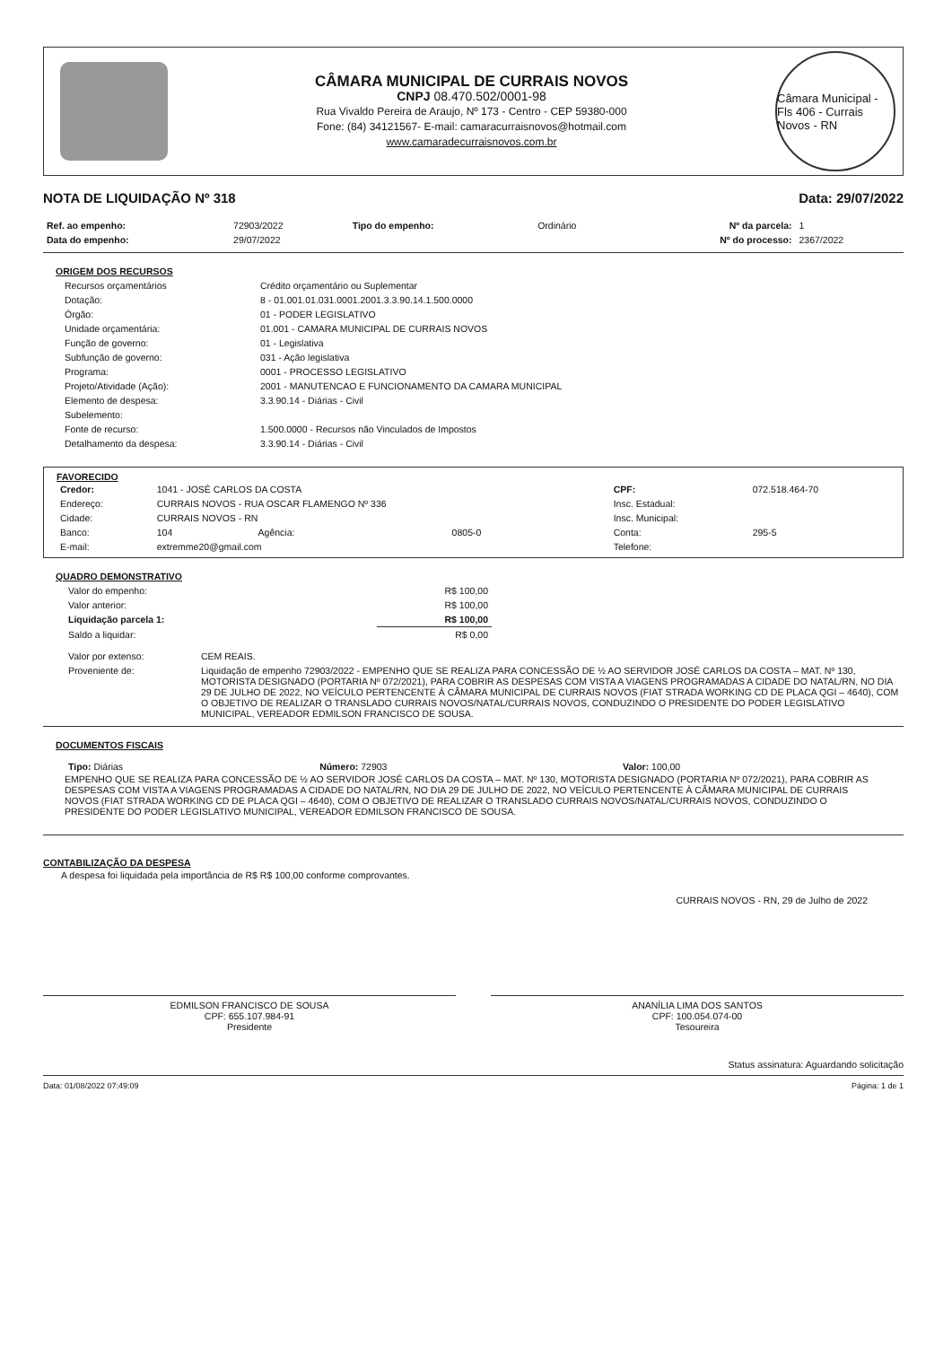CÂMARA MUNICIPAL DE CURRAIS NOVOS
CNPJ 08.470.502/0001-98
Rua Vivaldo Pereira de Araujo, Nº 173 - Centro - CEP 59380-000
Fone: (84) 34121567- E-mail: camaracurraisnovos@hotmail.com
www.camaradecurraisnovos.com.br
Câmara Municipal - Fls 406 - Currais Novos - RN
NOTA DE LIQUIDAÇÃO Nº 318 Data: 29/07/2022
| Ref. ao empenho: | 72903/2022 | Tipo do empenho: | Ordinário | Nº da parcela: | 1 |
| Data do empenho: | 29/07/2022 | | | Nº do processo: | 2367/2022 |
ORIGEM DOS RECURSOS
| Recursos orçamentários | Crédito orçamentário ou Suplementar |
| Dotação: | 8 - 01.001.01.031.0001.2001.3.3.90.14.1.500.0000 |
| Órgão: | 01 - PODER LEGISLATIVO |
| Unidade orçamentária: | 01.001 - CAMARA MUNICIPAL DE CURRAIS NOVOS |
| Função de governo: | 01 - Legislativa |
| Subfunção de governo: | 031 - Ação legislativa |
| Programa: | 0001 - PROCESSO LEGISLATIVO |
| Projeto/Atividade (Ação): | 2001 - MANUTENCAO E FUNCIONAMENTO DA CAMARA MUNICIPAL |
| Elemento de despesa: | 3.3.90.14 - Diárias - Civil |
| Subelemento: | |
| Fonte de recurso: | 1.500.0000 - Recursos não Vinculados de Impostos |
| Detalhamento da despesa: | 3.3.90.14 - Diárias - Civil |
FAVORECIDO
| Credor: | 1041 - JOSÉ CARLOS DA COSTA | | | CPF: | 072.518.464-70 |
| Endereço: | CURRAIS NOVOS - RUA OSCAR FLAMENGO Nº 336 | | | Insc. Estadual: | |
| Cidade: | CURRAIS NOVOS - RN | | | Insc. Municipal: | |
| Banco: | 104 | Agência: | 0805-0 | Conta: | 295-5 |
| E-mail: | extremme20@gmail.com | | | Telefone: | |
QUADRO DEMONSTRATIVO
| Valor do empenho: | R$ 100,00 |
| Valor anterior: | R$ 100,00 |
| Liquidação parcela 1: | R$ 100,00 |
| Saldo a liquidar: | R$ 0,00 |
| Valor por extenso: | CEM REAIS. |
| Proveniente de: | Liquidação de empenho 72903/2022 - EMPENHO QUE SE REALIZA PARA CONCESSÃO DE ½ AO SERVIDOR JOSÉ CARLOS DA COSTA – MAT. Nº 130, MOTORISTA DESIGNADO (PORTARIA Nº 072/2021), PARA COBRIR AS DESPESAS COM VISTA A VIAGENS PROGRAMADAS A CIDADE DO NATAL/RN, NO DIA 29 DE JULHO DE 2022, NO VEÍCULO PERTENCENTE À CÂMARA MUNICIPAL DE CURRAIS NOVOS (FIAT STRADA WORKING CD DE PLACA QGI – 4640), COM O OBJETIVO DE REALIZAR O TRANSLADO CURRAIS NOVOS/NATAL/CURRAIS NOVOS, CONDUZINDO O PRESIDENTE DO PODER LEGISLATIVO MUNICIPAL, VEREADOR EDMILSON FRANCISCO DE SOUSA. |
DOCUMENTOS FISCAIS
| Tipo: Diárias | Número: 72903 | Valor: 100,00 |
EMPENHO QUE SE REALIZA PARA CONCESSÃO DE ½ AO SERVIDOR JOSÉ CARLOS DA COSTA – MAT. Nº 130, MOTORISTA DESIGNADO (PORTARIA Nº 072/2021), PARA COBRIR AS DESPESAS COM VISTA A VIAGENS PROGRAMADAS A CIDADE DO NATAL/RN, NO DIA 29 DE JULHO DE 2022, NO VEÍCULO PERTENCENTE À CÂMARA MUNICIPAL DE CURRAIS NOVOS (FIAT STRADA WORKING CD DE PLACA QGI – 4640), COM O OBJETIVO DE REALIZAR O TRANSLADO CURRAIS NOVOS/NATAL/CURRAIS NOVOS, CONDUZINDO O PRESIDENTE DO PODER LEGISLATIVO MUNICIPAL, VEREADOR EDMILSON FRANCISCO DE SOUSA.
CONTABILIZAÇÃO DA DESPESA
A despesa foi liquidada pela importância de R$ R$ 100,00 conforme comprovantes.
CURRAIS NOVOS - RN, 29 de Julho de 2022
EDMILSON FRANCISCO DE SOUSA
CPF: 655.107.984-91
Presidente
ANANÍLIA LIMA DOS SANTOS
CPF: 100.054.074-00
Tesoureira
Status assinatura: Aguardando solicitação
Data: 01/08/2022 07:49:09 Página: 1 de 1